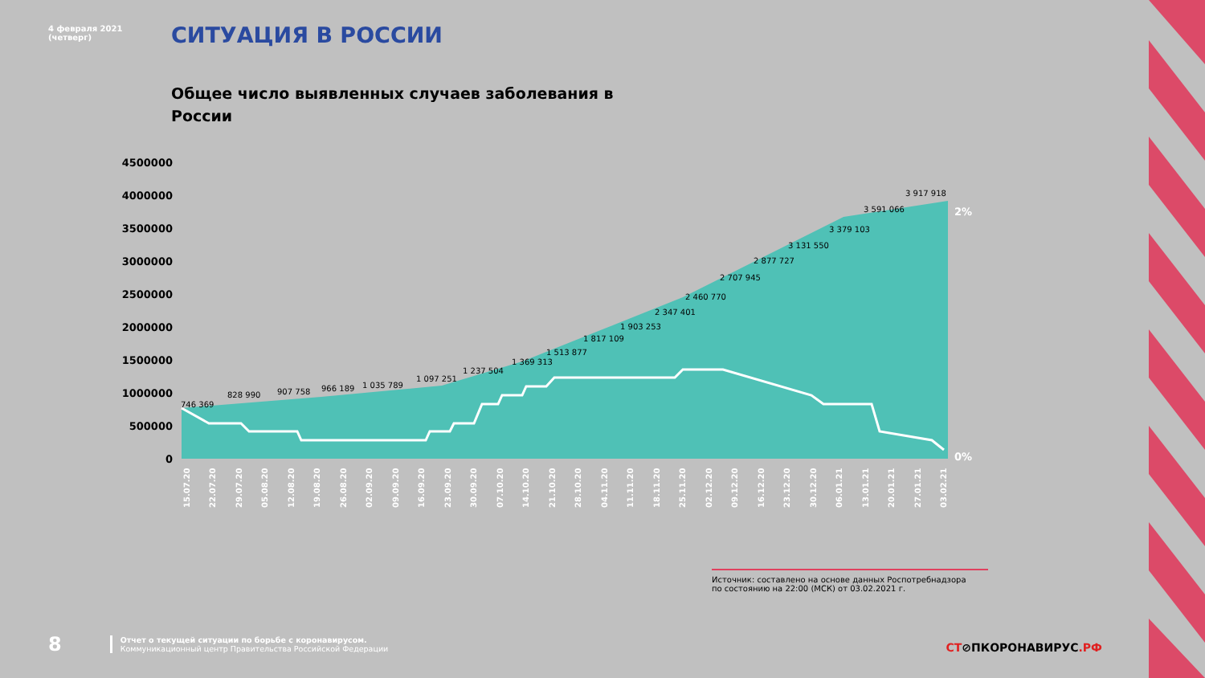4 февраля 2021
(четверг)
СИТУАЦИЯ В РОССИИ
Общее число выявленных случаев заболевания в России
4500000
4000000
3500000
3000000
2500000
2000000
1500000
1000000
500000
0
746 369
828 990
907 758
966 189
1 035 789
1 097 251
1 237 504
1 369 313
1 513 877
1 817 109
1 903 253
2 347 401
2 460 770
2 707 945
2 877 727
3 131 550
3 379 103
3 591 066
3 917 918
15.07.20
22.07.20
29.07.20
05.08.20
12.08.20
19.08.20
26.08.20
02.09.20
09.09.20
16.09.20
23.09.20
30.09.20
07.10.20
14.10.20
21.10.20
28.10.20
04.11.20
11.11.20
18.11.20
25.11.20
02.12.20
09.12.20
16.12.20
23.12.20
30.12.20
06.01.21
13.01.21
20.01.21
27.01.21
03.02.21
2%
0%
Источник: составлено на основе данных Роспотребнадзора
по состоянию на 22:00 (МСК) от 03.02.2021 г.
8
Отчет о текущей ситуации по борьбе с коронавирусом.
Коммуникационный центр Правительства Российской Федерации
СТ⊘ПКОРОНАВИРУС.РФ